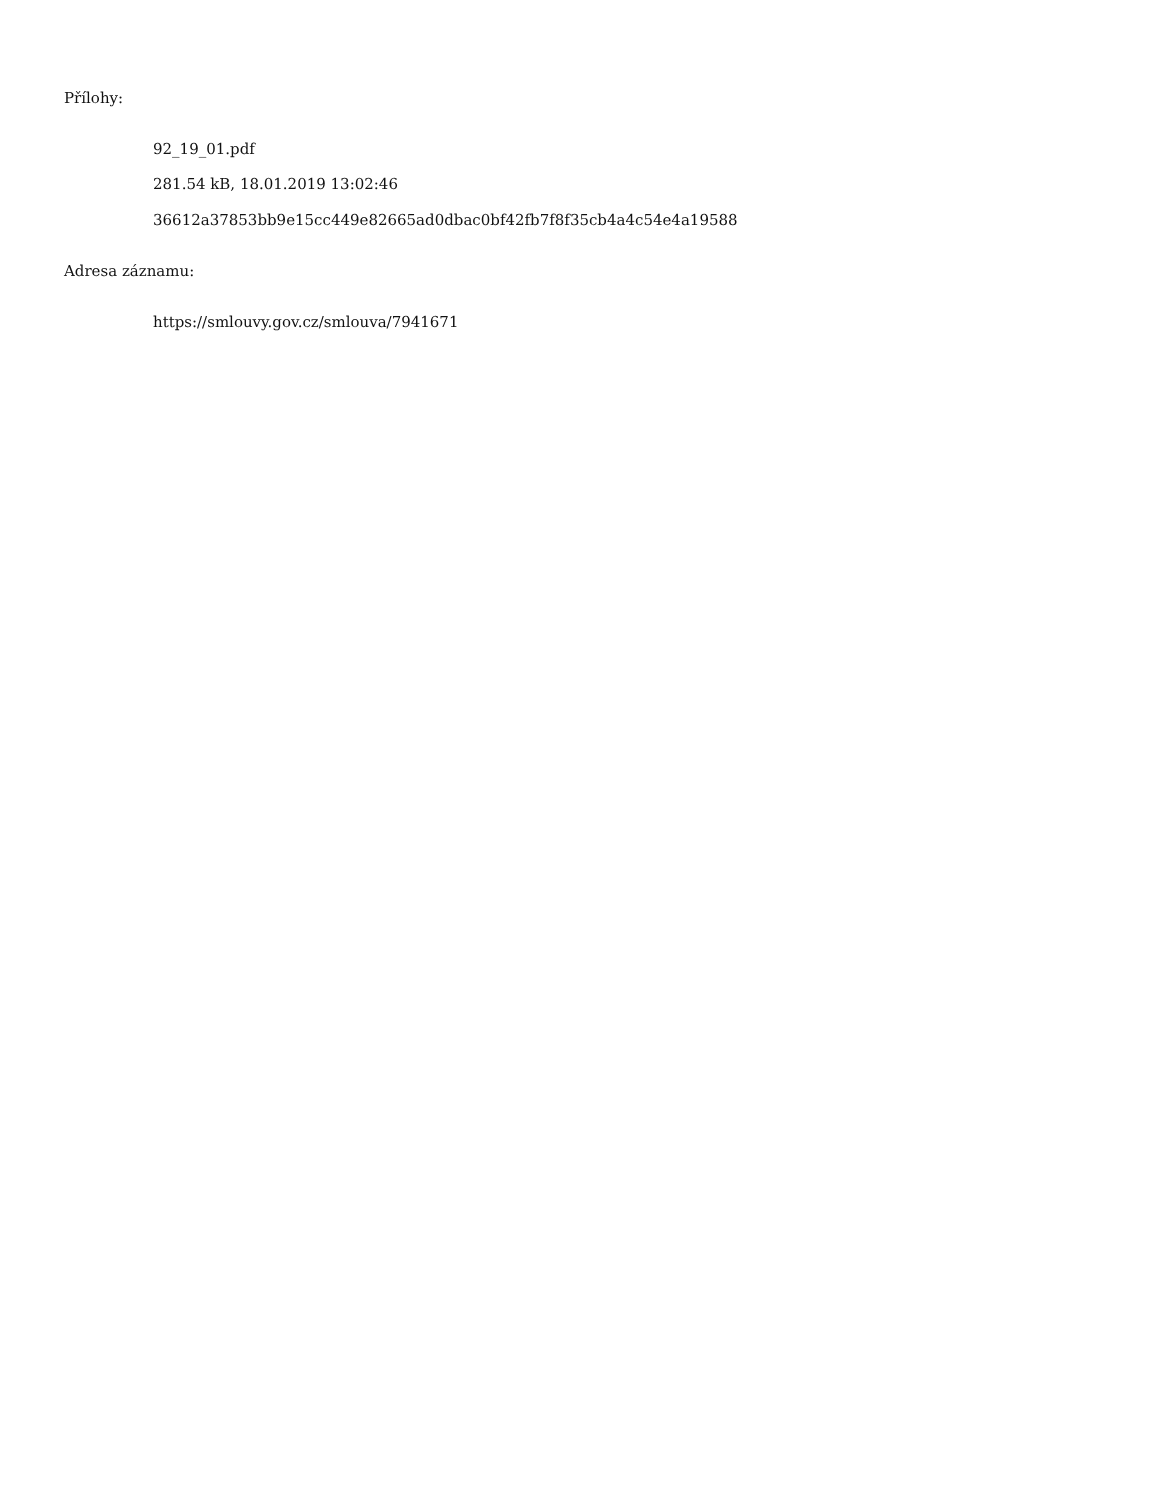Přílohy:
92_19_01.pdf
281.54 kB, 18.01.2019 13:02:46
36612a37853bb9e15cc449e82665ad0dbac0bf42fb7f8f35cb4a4c54e4a19588
Adresa záznamu:
https://smlouvy.gov.cz/smlouva/7941671